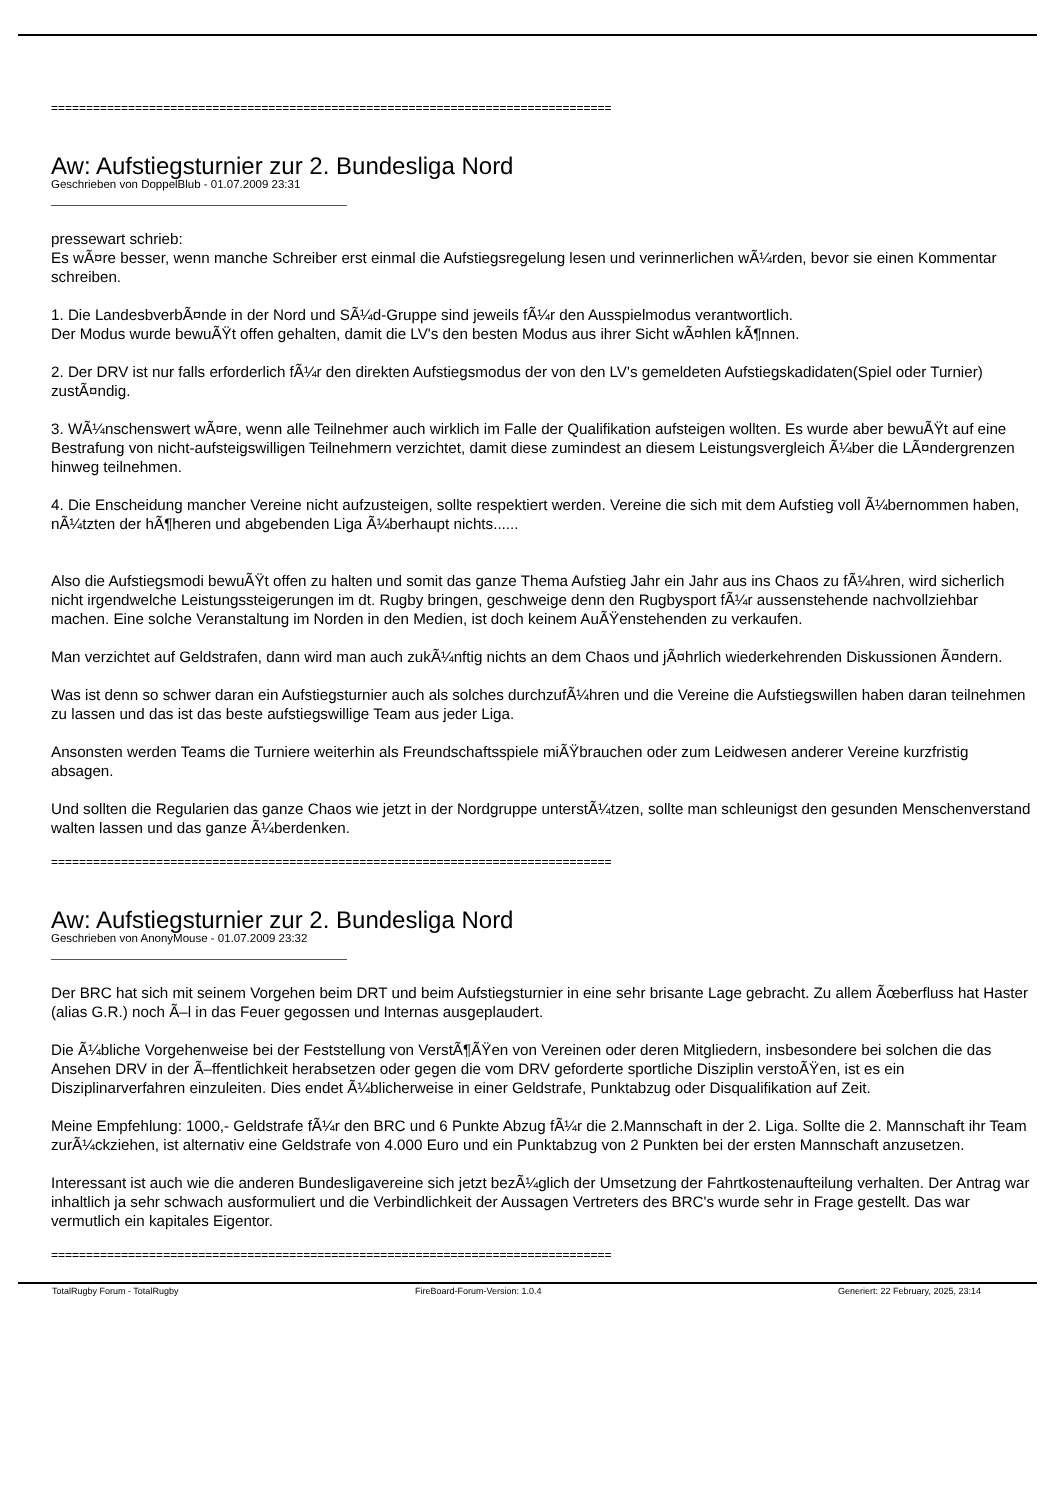================================================================================
Aw: Aufstiegsturnier zur 2. Bundesliga Nord
Geschrieben von DoppelBlub - 01.07.2009 23:31
pressewart schrieb:
Es wÃ¤re besser, wenn manche Schreiber erst einmal die Aufstiegsregelung lesen und verinnerlichen wÃ¼rden, bevor sie einen Kommentar schreiben.
1. Die LandesbverbÃ¤nde in der Nord und SÃ¼d-Gruppe sind jeweils fÃ¼r den Ausspielmodus verantwortlich.
Der Modus wurde bewuÃŸt offen gehalten, damit die LV's den besten Modus aus ihrer Sicht wÃ¤hlen kÃ¶nnen.
2. Der DRV ist nur falls erforderlich fÃ¼r den direkten Aufstiegsmodus der von den LV's gemeldeten Aufstiegskadidaten(Spiel oder Turnier) zustÃ¤ndig.
3. WÃ¼nschenswert wÃ¤re, wenn alle Teilnehmer auch wirklich im Falle der Qualifikation aufsteigen wollten. Es wurde aber bewuÃŸt auf eine Bestrafung von nicht-aufsteigswilligen Teilnehmern verzichtet, damit diese zumindest an diesem Leistungsvergleich Ã¼ber die LÃ¤ndergrenzen hinweg teilnehmen.
4. Die Enscheidung mancher Vereine nicht aufzusteigen, sollte respektiert werden. Vereine die sich mit dem Aufstieg voll Ã¼bernommen haben, nÃ¼tzten der hÃ¶heren und abgebenden Liga Ã¼berhaupt nichts......
Also die Aufstiegsmodi bewuÃŸt offen zu halten und somit das ganze Thema Aufstieg Jahr ein Jahr aus ins Chaos zu fÃ¼hren, wird sicherlich nicht irgendwelche Leistungssteigerungen im dt. Rugby bringen, geschweige denn den Rugbysport fÃ¼r aussenstehende nachvollziehbar machen. Eine solche Veranstaltung im Norden in den Medien, ist doch keinem AuÃŸenstehenden zu verkaufen.
Man verzichtet auf Geldstrafen, dann wird man auch zukÃ¼nftig nichts an dem Chaos und jÃ¤hrlich wiederkehrenden Diskussionen Ã¤ndern.
Was ist denn so schwer daran ein Aufstiegsturnier auch als solches durchzufÃ¼hren und die Vereine die Aufstiegswillen haben daran teilnehmen zu lassen und das ist das beste aufstiegswillige Team aus jeder Liga.
Ansonsten werden Teams die Turniere weiterhin als Freundschaftsspiele miÃŸbrauchen oder zum Leidwesen anderer Vereine kurzfristig absagen.
Und sollten die Regularien das ganze Chaos wie jetzt in der Nordgruppe unterstÃ¼tzen, sollte man schleunigst den gesunden Menschenverstand walten lassen und das ganze Ã¼berdenken.
================================================================================
Aw: Aufstiegsturnier zur 2. Bundesliga Nord
Geschrieben von AnonyMouse - 01.07.2009 23:32
Der BRC hat sich mit seinem Vorgehen beim DRT und beim Aufstiegsturnier in eine sehr brisante Lage gebracht. Zu allem Ãœberfluss hat Haster (alias G.R.) noch Ã–l in das Feuer gegossen und Internas ausgeplaudert.
Die Ã¼bliche Vorgehenweise bei der Feststellung von VerstÃ¶ÃŸen von Vereinen oder deren Mitgliedern, insbesondere bei solchen die das Ansehen DRV in der Ã–ffentlichkeit herabsetzen oder gegen die vom DRV geforderte sportliche Disziplin verstoÃŸen, ist es ein Disziplinarverfahren einzuleiten. Dies endet Ã¼blicherweise in einer Geldstrafe, Punktabzug oder Disqualifikation auf Zeit.
Meine Empfehlung: 1000,- Geldstrafe fÃ¼r den BRC und 6 Punkte Abzug fÃ¼r die 2.Mannschaft in der 2. Liga. Sollte die 2. Mannschaft ihr Team zurÃ¼ckziehen, ist alternativ eine Geldstrafe von 4.000 Euro und ein Punktabzug von 2 Punkten bei der ersten Mannschaft anzusetzen.
Interessant ist auch wie die anderen Bundesligavereine sich jetzt bezÃ¼glich der Umsetzung der Fahrtkostenaufteilung verhalten. Der Antrag war inhaltlich ja sehr schwach ausformuliert und die Verbindlichkeit der Aussagen Vertreters des BRC's wurde sehr in Frage gestellt. Das war vermutlich ein kapitales Eigentor.
================================================================================
TotalRugby Forum - TotalRugby FireBoard-Forum-Version: 1.0.4 Generiert: 22 February, 2025, 23:14